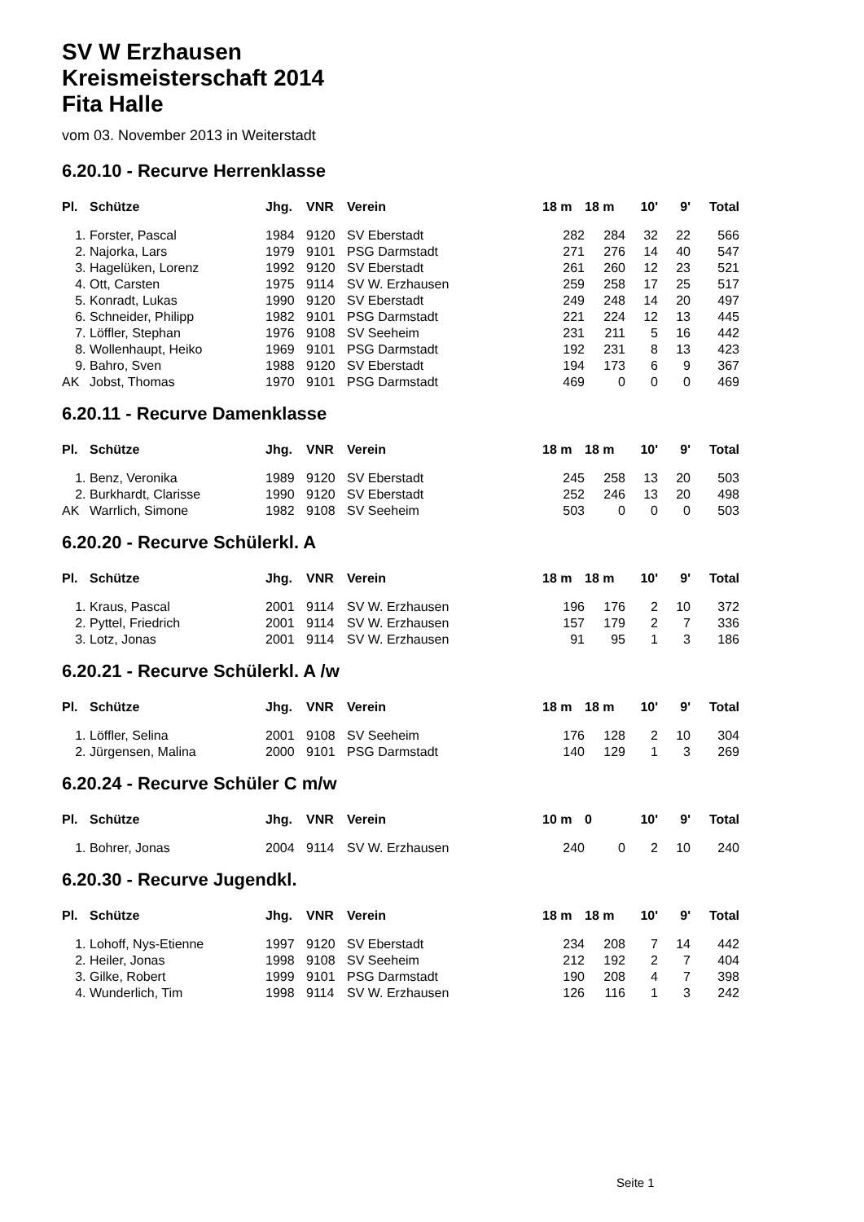SV W Erzhausen
Kreismeisterschaft 2014
Fita Halle
vom 03. November 2013 in Weiterstadt
6.20.10 - Recurve Herrenklasse
| Pl. | Schütze | Jhg. | VNR | Verein | 18 m | 18 m | 10' | 9' | Total |
| --- | --- | --- | --- | --- | --- | --- | --- | --- | --- |
| 1. | Forster, Pascal | 1984 | 9120 | SV Eberstadt | 282 | 284 | 32 | 22 | 566 |
| 2. | Najorka, Lars | 1979 | 9101 | PSG Darmstadt | 271 | 276 | 14 | 40 | 547 |
| 3. | Hagelüken, Lorenz | 1992 | 9120 | SV Eberstadt | 261 | 260 | 12 | 23 | 521 |
| 4. | Ott, Carsten | 1975 | 9114 | SV W. Erzhausen | 259 | 258 | 17 | 25 | 517 |
| 5. | Konradt, Lukas | 1990 | 9120 | SV Eberstadt | 249 | 248 | 14 | 20 | 497 |
| 6. | Schneider, Philipp | 1982 | 9101 | PSG Darmstadt | 221 | 224 | 12 | 13 | 445 |
| 7. | Löffler, Stephan | 1976 | 9108 | SV Seeheim | 231 | 211 | 5 | 16 | 442 |
| 8. | Wollenhaupt, Heiko | 1969 | 9101 | PSG Darmstadt | 192 | 231 | 8 | 13 | 423 |
| 9. | Bahro, Sven | 1988 | 9120 | SV Eberstadt | 194 | 173 | 6 | 9 | 367 |
| AK | Jobst, Thomas | 1970 | 9101 | PSG Darmstadt | 469 | 0 | 0 | 0 | 469 |
6.20.11 - Recurve Damenklasse
| Pl. | Schütze | Jhg. | VNR | Verein | 18 m | 18 m | 10' | 9' | Total |
| --- | --- | --- | --- | --- | --- | --- | --- | --- | --- |
| 1. | Benz, Veronika | 1989 | 9120 | SV Eberstadt | 245 | 258 | 13 | 20 | 503 |
| 2. | Burkhardt, Clarisse | 1990 | 9120 | SV Eberstadt | 252 | 246 | 13 | 20 | 498 |
| AK | Warrlich, Simone | 1982 | 9108 | SV Seeheim | 503 | 0 | 0 | 0 | 503 |
6.20.20 - Recurve Schülerkl. A
| Pl. | Schütze | Jhg. | VNR | Verein | 18 m | 18 m | 10' | 9' | Total |
| --- | --- | --- | --- | --- | --- | --- | --- | --- | --- |
| 1. | Kraus, Pascal | 2001 | 9114 | SV W. Erzhausen | 196 | 176 | 2 | 10 | 372 |
| 2. | Pyttel, Friedrich | 2001 | 9114 | SV W. Erzhausen | 157 | 179 | 2 | 7 | 336 |
| 3. | Lotz, Jonas | 2001 | 9114 | SV W. Erzhausen | 91 | 95 | 1 | 3 | 186 |
6.20.21 - Recurve Schülerkl. A /w
| Pl. | Schütze | Jhg. | VNR | Verein | 18 m | 18 m | 10' | 9' | Total |
| --- | --- | --- | --- | --- | --- | --- | --- | --- | --- |
| 1. | Löffler, Selina | 2001 | 9108 | SV Seeheim | 176 | 128 | 2 | 10 | 304 |
| 2. | Jürgensen, Malina | 2000 | 9101 | PSG Darmstadt | 140 | 129 | 1 | 3 | 269 |
6.20.24 - Recurve Schüler C m/w
| Pl. | Schütze | Jhg. | VNR | Verein | 10 m | 0 | 10' | 9' | Total |
| --- | --- | --- | --- | --- | --- | --- | --- | --- | --- |
| 1. | Bohrer, Jonas | 2004 | 9114 | SV W. Erzhausen | 240 | 0 | 2 | 10 | 240 |
6.20.30 - Recurve Jugendkl.
| Pl. | Schütze | Jhg. | VNR | Verein | 18 m | 18 m | 10' | 9' | Total |
| --- | --- | --- | --- | --- | --- | --- | --- | --- | --- |
| 1. | Lohoff, Nys-Etienne | 1997 | 9120 | SV Eberstadt | 234 | 208 | 7 | 14 | 442 |
| 2. | Heiler, Jonas | 1998 | 9108 | SV Seeheim | 212 | 192 | 2 | 7 | 404 |
| 3. | Gilke, Robert | 1999 | 9101 | PSG Darmstadt | 190 | 208 | 4 | 7 | 398 |
| 4. | Wunderlich, Tim | 1998 | 9114 | SV W. Erzhausen | 126 | 116 | 1 | 3 | 242 |
Seite 1